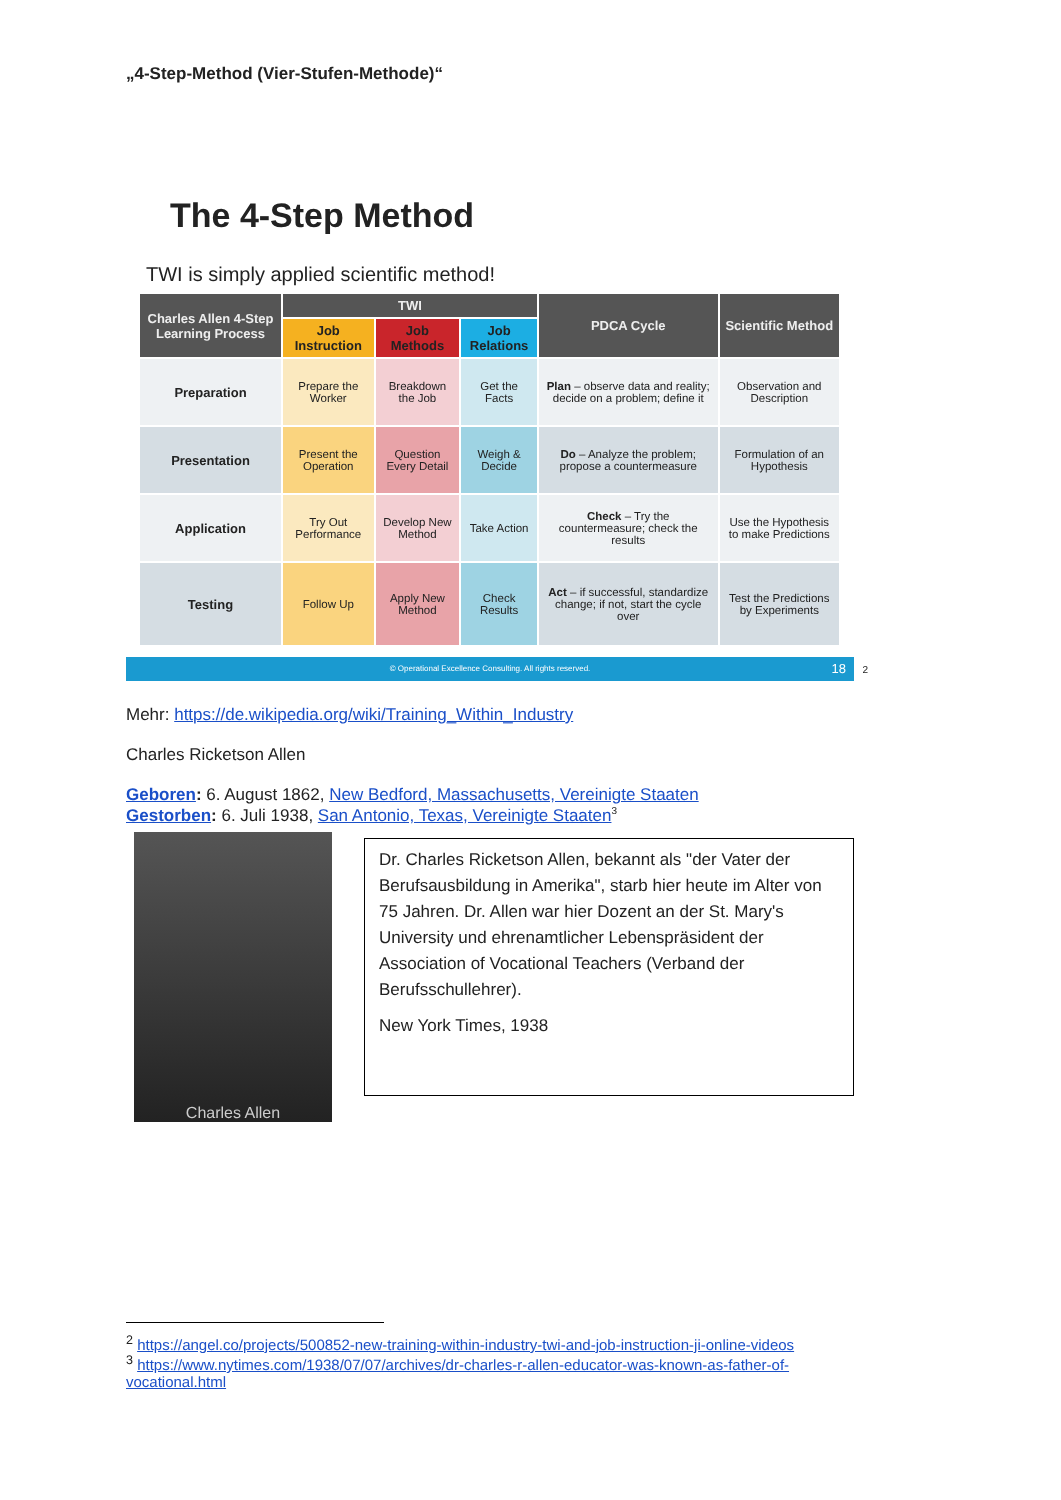„4-Step-Method (Vier-Stufen-Methode)“
The 4-Step Method
TWI is simply applied scientific method!
| Charles Allen 4-Step Learning Process | TWI | | | PDCA Cycle | Scientific Method |
| --- | --- | --- | --- | --- | --- |
| | Job Instruction | Job Methods | Job Relations | | |
| Preparation | Prepare the Worker | Breakdown the Job | Get the Facts | Plan – observe data and reality; decide on a problem; define it | Observation and Description |
| Presentation | Present the Operation | Question Every Detail | Weigh & Decide | Do – Analyze the problem; propose a countermeasure | Formulation of an Hypothesis |
| Application | Try Out Performance | Develop New Method | Take Action | Check – Try the countermeasure; check the results | Use the Hypothesis to make Predictions |
| Testing | Follow Up | Apply New Method | Check Results | Act – if successful, standardize change; if not, start the cycle over | Test the Predictions by Experiments |
© Operational Excellence Consulting. All rights reserved. 18
<sup>2</sup>
Mehr: https://de.wikipedia.org/wiki/Training_Within_Industry
Charles Ricketson Allen
Geboren: 6. August 1862, New Bedford, Massachusetts, Vereinigte Staaten
Gestorben: 6. Juli 1938, San Antonio, Texas, Vereinigte Staaten<sup>3</sup>
Charles Allen
Dr. Charles Ricketson Allen, bekannt als "der Vater der Berufsausbildung in Amerika", starb hier heute im Alter von 75 Jahren. Dr. Allen war hier Dozent an der St. Mary's University und ehrenamtlicher Lebenspräsident der Association of Vocational Teachers (Verband der Berufsschullehrer).
New York Times, 1938
<sup>2</sup> https://angel.co/projects/500852-new-training-within-industry-twi-and-job-instruction-ji-online-videos
<sup>3</sup> https://www.nytimes.com/1938/07/07/archives/dr-charles-r-allen-educator-was-known-as-father-of-vocational.html